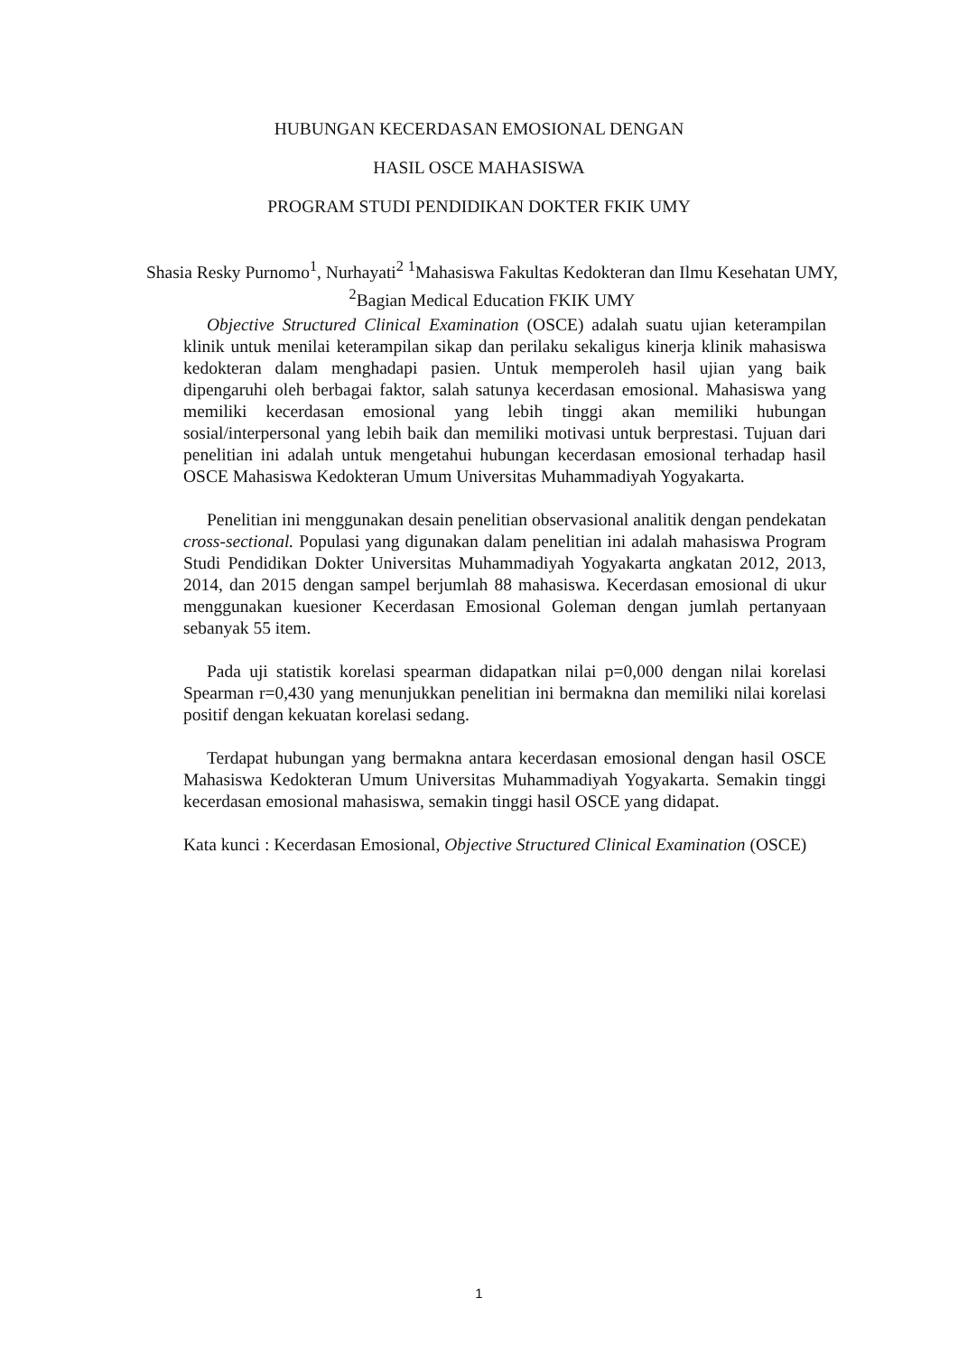HUBUNGAN KECERDASAN EMOSIONAL DENGAN
HASIL OSCE MAHASISWA
PROGRAM STUDI PENDIDIKAN DOKTER FKIK UMY
Shasia Resky Purnomo<sup>1</sup>, Nurhayati<sup>2</sup> <sup>1</sup>Mahasiswa Fakultas Kedokteran dan Ilmu Kesehatan UMY, <sup>2</sup>Bagian Medical Education FKIK UMY
Objective Structured Clinical Examination (OSCE) adalah suatu ujian keterampilan klinik untuk menilai keterampilan sikap dan perilaku sekaligus kinerja klinik mahasiswa kedokteran dalam menghadapi pasien. Untuk memperoleh hasil ujian yang baik dipengaruhi oleh berbagai faktor, salah satunya kecerdasan emosional. Mahasiswa yang memiliki kecerdasan emosional yang lebih tinggi akan memiliki hubungan sosial/interpersonal yang lebih baik dan memiliki motivasi untuk berprestasi. Tujuan dari penelitian ini adalah untuk mengetahui hubungan kecerdasan emosional terhadap hasil OSCE Mahasiswa Kedokteran Umum Universitas Muhammadiyah Yogyakarta.
Penelitian ini menggunakan desain penelitian observasional analitik dengan pendekatan cross-sectional. Populasi yang digunakan dalam penelitian ini adalah mahasiswa Program Studi Pendidikan Dokter Universitas Muhammadiyah Yogyakarta angkatan 2012, 2013, 2014, dan 2015 dengan sampel berjumlah 88 mahasiswa. Kecerdasan emosional di ukur menggunakan kuesioner Kecerdasan Emosional Goleman dengan jumlah pertanyaan sebanyak 55 item.
Pada uji statistik korelasi spearman didapatkan nilai p=0,000 dengan nilai korelasi Spearman r=0,430 yang menunjukkan penelitian ini bermakna dan memiliki nilai korelasi positif dengan kekuatan korelasi sedang.
Terdapat hubungan yang bermakna antara kecerdasan emosional dengan hasil OSCE Mahasiswa Kedokteran Umum Universitas Muhammadiyah Yogyakarta. Semakin tinggi kecerdasan emosional mahasiswa, semakin tinggi hasil OSCE yang didapat.
Kata kunci : Kecerdasan Emosional, Objective Structured Clinical Examination (OSCE)
1